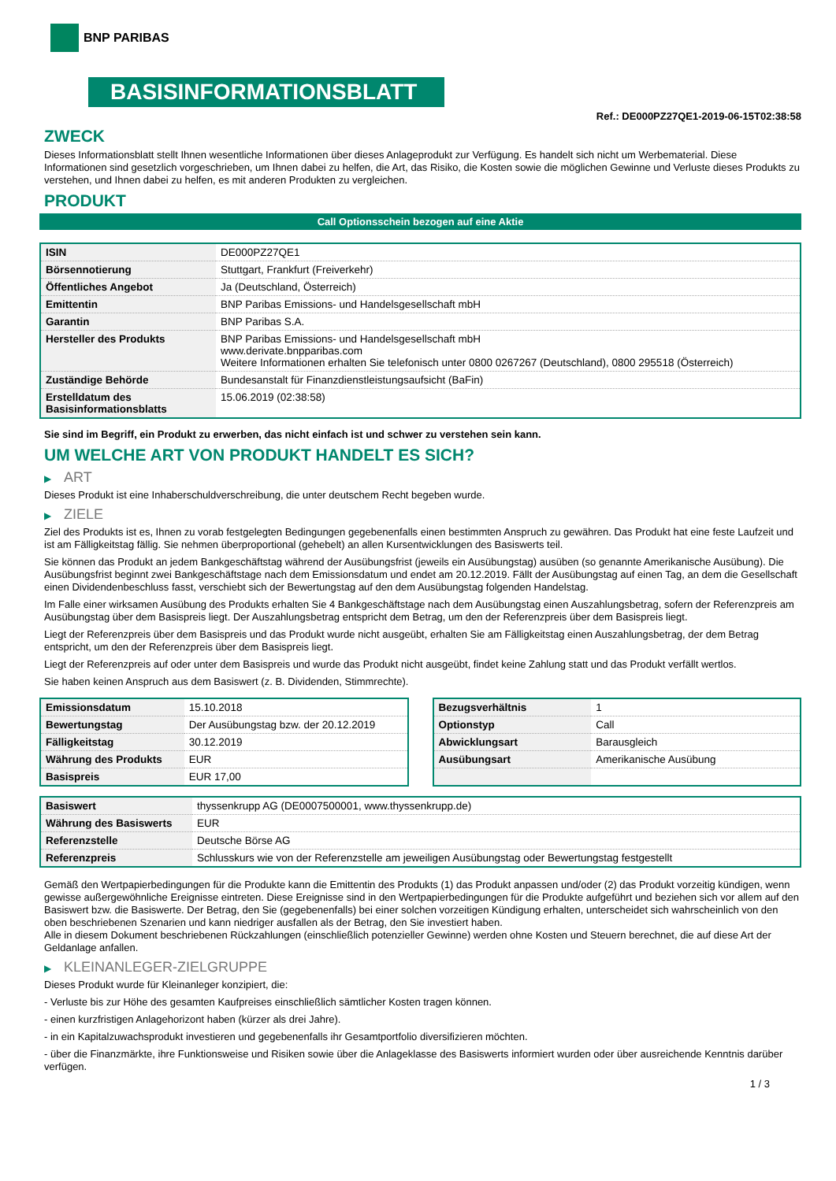BNP PARIBAS
BASISINFORMATIONSBLATT
Ref.: DE000PZ27QE1-2019-06-15T02:38:58
ZWECK
Dieses Informationsblatt stellt Ihnen wesentliche Informationen über dieses Anlageprodukt zur Verfügung. Es handelt sich nicht um Werbematerial. Diese Informationen sind gesetzlich vorgeschrieben, um Ihnen dabei zu helfen, die Art, das Risiko, die Kosten sowie die möglichen Gewinne und Verluste dieses Produkts zu verstehen, und Ihnen dabei zu helfen, es mit anderen Produkten zu vergleichen.
PRODUKT
Call Optionsschein bezogen auf eine Aktie
| ISIN | DE000PZ27QE1 |
| Börsennotierung | Stuttgart, Frankfurt (Freiverkehr) |
| Öffentliches Angebot | Ja (Deutschland, Österreich) |
| Emittentin | BNP Paribas Emissions- und Handelsgesellschaft mbH |
| Garantin | BNP Paribas S.A. |
| Hersteller des Produkts | BNP Paribas Emissions- und Handelsgesellschaft mbH www.derivate.bnpparibas.com Weitere Informationen erhalten Sie telefonisch unter 0800 0267267 (Deutschland), 0800 295518 (Österreich) |
| Zuständige Behörde | Bundesanstalt für Finanzdienstleistungsaufsicht (BaFin) |
| Erstelldatum des Basisinformationsblatts | 15.06.2019 (02:38:58) |
Sie sind im Begriff, ein Produkt zu erwerben, das nicht einfach ist und schwer zu verstehen sein kann.
UM WELCHE ART VON PRODUKT HANDELT ES SICH?
▶ ART
Dieses Produkt ist eine Inhaberschuldverschreibung, die unter deutschem Recht begeben wurde.
▶ ZIELE
Ziel des Produkts ist es, Ihnen zu vorab festgelegten Bedingungen gegebenenfalls einen bestimmten Anspruch zu gewähren. Das Produkt hat eine feste Laufzeit und ist am Fälligkeitstag fällig. Sie nehmen überproportional (gehebelt) an allen Kursentwicklungen des Basiswerts teil.
Sie können das Produkt an jedem Bankgeschäftstag während der Ausübungsfrist (jeweils ein Ausübungstag) ausüben (so genannte Amerikanische Ausübung). Die Ausübungsfrist beginnt zwei Bankgeschäftstage nach dem Emissionsdatum und endet am 20.12.2019. Fällt der Ausübungstag auf einen Tag, an dem die Gesellschaft einen Dividendenbeschluss fasst, verschiebt sich der Bewertungstag auf den dem Ausübungstag folgenden Handelstag.
Im Falle einer wirksamen Ausübung des Produkts erhalten Sie 4 Bankgeschäftstage nach dem Ausübungstag einen Auszahlungsbetrag, sofern der Referenzpreis am Ausübungstag über dem Basispreis liegt. Der Auszahlungsbetrag entspricht dem Betrag, um den der Referenzpreis über dem Basispreis liegt.
Liegt der Referenzpreis über dem Basispreis und das Produkt wurde nicht ausgeübt, erhalten Sie am Fälligkeitstag einen Auszahlungsbetrag, der dem Betrag entspricht, um den der Referenzpreis über dem Basispreis liegt.
Liegt der Referenzpreis auf oder unter dem Basispreis und wurde das Produkt nicht ausgeübt, findet keine Zahlung statt und das Produkt verfällt wertlos.
Sie haben keinen Anspruch aus dem Basiswert (z. B. Dividenden, Stimmrechte).
| Emissionsdatum | 15.10.2018 |
| Bewertungstag | Der Ausübungstag bzw. der 20.12.2019 |
| Fälligkeitstag | 30.12.2019 |
| Währung des Produkts | EUR |
| Basispreis | EUR 17,00 |
| Bezugsverhältnis | 1 |
| Optionstyp | Call |
| Abwicklungsart | Barausgleich |
| Ausübungsart | Amerikanische Ausübung |
| Basiswert | thyssenkrupp AG (DE0007500001, www.thyssenkrupp.de) |
| Währung des Basiswerts | EUR |
| Referenzstelle | Deutsche Börse AG |
| Referenzpreis | Schlusskurs wie von der Referenzstelle am jeweiligen Ausübungstag oder Bewertungstag festgestellt |
Gemäß den Wertpapierbedingungen für die Produkte kann die Emittentin des Produkts (1) das Produkt anpassen und/oder (2) das Produkt vorzeitig kündigen, wenn gewisse außergewöhnliche Ereignisse eintreten. Diese Ereignisse sind in den Wertpapierbedingungen für die Produkte aufgeführt und beziehen sich vor allem auf den Basiswert bzw. die Basiswerte. Der Betrag, den Sie (gegebenenfalls) bei einer solchen vorzeitigen Kündigung erhalten, unterscheidet sich wahrscheinlich von den oben beschriebenen Szenarien und kann niedriger ausfallen als der Betrag, den Sie investiert haben.
Alle in diesem Dokument beschriebenen Rückzahlungen (einschließlich potenzieller Gewinne) werden ohne Kosten und Steuern berechnet, die auf diese Art der Geldanlage anfallen.
▶ KLEINANLEGER-ZIELGRUPPE
Dieses Produkt wurde für Kleinanleger konzipiert, die:
- Verluste bis zur Höhe des gesamten Kaufpreises einschließlich sämtlicher Kosten tragen können.
- einen kurzfristigen Anlagehorizont haben (kürzer als drei Jahre).
- in ein Kapitalzuwachsprodukt investieren und gegebenenfalls ihr Gesamtportfolio diversifizieren möchten.
- über die Finanzmärkte, ihre Funktionsweise und Risiken sowie über die Anlageklasse des Basiswerts informiert wurden oder über ausreichende Kenntnis darüber verfügen.
1 / 3